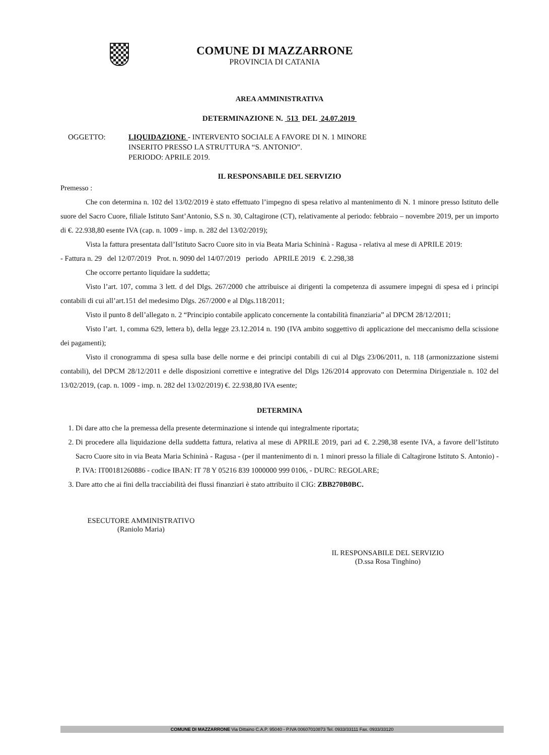COMUNE DI MAZZARRONE
PROVINCIA DI CATANIA
AREA AMMINISTRATIVA
DETERMINAZIONE N. 513 DEL 24.07.2019
OGGETTO: LIQUIDAZIONE - INTERVENTO SOCIALE A FAVORE DI N. 1 MINORE
INSERITO PRESSO LA STRUTTURA “S. ANTONIO”.
PERIODO: APRILE 2019.
IL RESPONSABILE DEL SERVIZIO
Premesso :
Che con determina n. 102 del 13/02/2019 è stato effettuato l’impegno di spesa relativo al mantenimento di N. 1 minore presso Istituto delle suore del Sacro Cuore, filiale Istituto Sant’Antonio, S.S n. 30, Caltagirone (CT), relativamente al periodo: febbraio – novembre 2019, per un importo di €. 22.938,80 esente IVA (cap. n. 1009 - imp. n. 282 del 13/02/2019);
Vista la fattura presentata dall’Istituto Sacro Cuore sito in via Beata Maria Schininà - Ragusa - relativa al mese di APRILE 2019:
- Fattura n. 29 del 12/07/2019 Prot. n. 9090 del 14/07/2019 periodo APRILE 2019 €. 2.298,38
Che occorre pertanto liquidare la suddetta;
Visto l’art. 107, comma 3 lett. d del Dlgs. 267/2000 che attribuisce ai dirigenti la competenza di assumere impegni di spesa ed i principi contabili di cui all’art.151 del medesimo Dlgs. 267/2000 e al Dlgs.118/2011;
Visto il punto 8 dell’allegato n. 2 “Principio contabile applicato concernente la contabilità finanziaria” al DPCM 28/12/2011;
Visto l’art. 1, comma 629, lettera b), della legge 23.12.2014 n. 190 (IVA ambito soggettivo di applicazione del meccanismo della scissione dei pagamenti);
Visto il cronogramma di spesa sulla base delle norme e dei principi contabili di cui al Dlgs 23/06/2011, n. 118 (armonizzazione sistemi contabili), del DPCM 28/12/2011 e delle disposizioni correttive e integrative del Dlgs 126/2014 approvato con Determina Dirigenziale n. 102 del 13/02/2019, (cap. n. 1009 - imp. n. 282 del 13/02/2019) €. 22.938,80 IVA esente;
DETERMINA
1. Di dare atto che la premessa della presente determinazione si intende qui integralmente riportata;
2. Di procedere alla liquidazione della suddetta fattura, relativa al mese di APRILE 2019, pari ad €. 2.298,38 esente IVA, a favore dell’Istituto Sacro Cuore sito in via Beata Maria Schininà - Ragusa - (per il mantenimento di n. 1 minori presso la filiale di Caltagirone Istituto S. Antonio) - P. IVA: IT00181260886 - codice IBAN: IT 78 Y 05216 839 1000000 999 0106, - DURC: REGOLARE;
3. Dare atto che ai fini della tracciabilità dei flussi finanziari è stato attribuito il CIG: ZBB270B0BC.
ESECUTORE AMMINISTRATIVO
(Raniolo Maria)
IL RESPONSABILE DEL SERVIZIO
(D.ssa Rosa Tinghino)
COMUNE DI MAZZARRONE Via Dittaino C.A.P. 95040 - P.IVA 00607010873 Tel. 0933/33111 Fax. 0933/33120